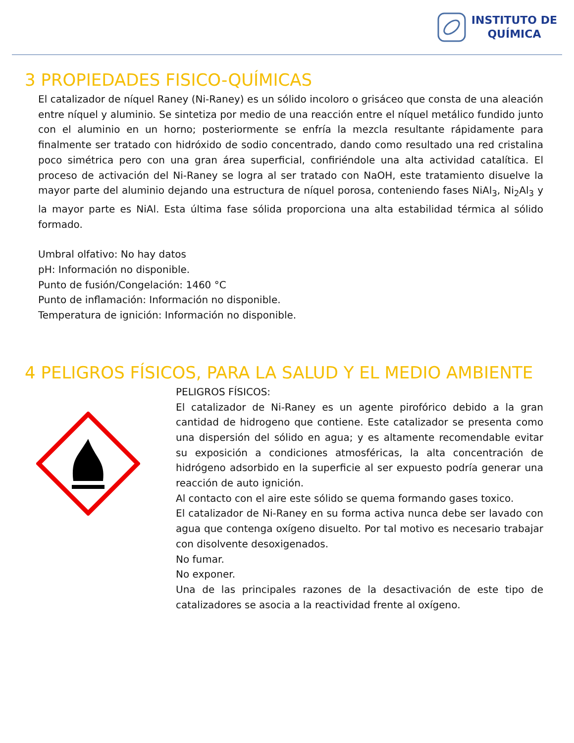INSTITUTO DE
QUÍMICA
3 PROPIEDADES FISICO-QUÍMICAS
El catalizador de níquel Raney (Ni-Raney) es un sólido incoloro o grisáceo que consta de una aleación entre níquel y aluminio. Se sintetiza por medio de una reacción entre el níquel metálico fundido junto con el aluminio en un horno; posteriormente se enfría la mezcla resultante rápidamente para finalmente ser tratado con hidróxido de sodio concentrado, dando como resultado una red cristalina poco simétrica pero con una gran área superficial, confiriéndole una alta actividad catalítica. El proceso de activación del Ni-Raney se logra al ser tratado con NaOH, este tratamiento disuelve la mayor parte del aluminio dejando una estructura de níquel porosa, conteniendo fases NiAl<sub>3</sub>, Ni<sub>2</sub>Al<sub>3</sub> y la mayor parte es NiAl. Esta última fase sólida proporciona una alta estabilidad térmica al sólido formado.
Umbral olfativo: No hay datos
pH: Información no disponible.
Punto de fusión/Congelación: 1460 °C
Punto de inflamación: Información no disponible.
Temperatura de ignición: Información no disponible.
4 PELIGROS FÍSICOS, PARA LA SALUD Y EL MEDIO AMBIENTE
PELIGROS FÍSICOS:
El catalizador de Ni-Raney es un agente pirofórico debido a la gran cantidad de hidrogeno que contiene. Este catalizador se presenta como una dispersión del sólido en agua; y es altamente recomendable evitar su exposición a condiciones atmosféricas, la alta concentración de hidrógeno adsorbido en la superficie al ser expuesto podría generar una reacción de auto ignición.
Al contacto con el aire este sólido se quema formando gases toxico.
El catalizador de Ni-Raney en su forma activa nunca debe ser lavado con agua que contenga oxígeno disuelto. Por tal motivo es necesario trabajar con disolvente desoxigenados.
No fumar.
No exponer.
Una de las principales razones de la desactivación de este tipo de catalizadores se asocia a la reactividad frente al oxígeno.